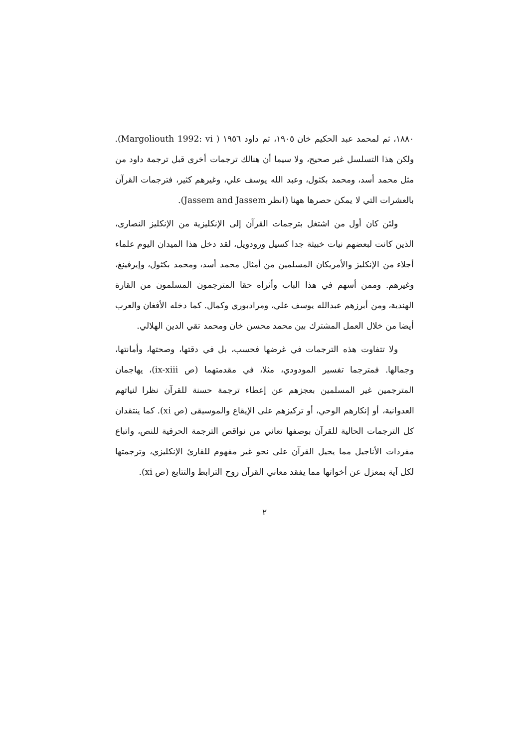١٨٨٠، ثم لمحمد عبد الحكيم خان ١٩٠٥، ثم داود ١٩٥٦ ( Margoliouth 1992: vi). ولكن هذا التسلسل غير صحيح، ولا سيما أن هنالك ترجمات أخرى قبل ترجمة داود من مثل محمد أسد، ومحمد بكثول، وعبد الله يوسف علي، وغيرهم كثير، فترجمات القرآن بالعشرات التي لا يمكن حصرها ههنا (انظر Jassem and Jassem).
ولئن كان أول من اشتغل بترجمات القرآن إلى الإنكليزية من الإنكليز النصارى، الذين كانت لبعضهم نيات خبيثة جدا كسيل ورودويل، لقد دخل هذا الميدان اليوم علماء أجلاء من الإنكليز والأمريكان المسلمين من أمثال محمد أسد، ومحمد بكثول، وإيرفينغ، وغيرهم. وممن أسهم في هذا الباب وأثراه حقا المترجمون المسلمون من القارة الهندية، ومن أبرزهم عبدالله يوسف علي، ومرادبوري وكمال. كما دخله الأفغان والعرب أيضا من خلال العمل المشترك بين محمد محسن خان ومحمد تقي الدين الهلالي.
ولا تتفاوت هذه الترجمات في غرضها فحسب، بل في دقتها، وصحتها، وأمانتها، وجمالها. فمترجما تفسير المودودي، مثلا، في مقدمتهما (ص ix-xiii)، يهاجمان المترجمين غير المسلمين بعجزهم عن إعطاء ترجمة حسنة للقرآن نظرا لنياتهم العدوانية، أو إنكارهم الوحي، أو تركيزهم على الإيقاع والموسيقى (ص xi). كما ينتقدان كل الترجمات الحالية للقرآن بوصفها تعاني من نواقص الترجمة الحرفية للنص، واتباع مفردات الأناجيل مما يحيل القرآن على نحو غير مفهوم للقارئ الإنكليزي، وترجمتها لكل آية بمعزل عن أخواتها مما يفقد معاني القرآن روح الترابط والتتابع (ص xi).
٢